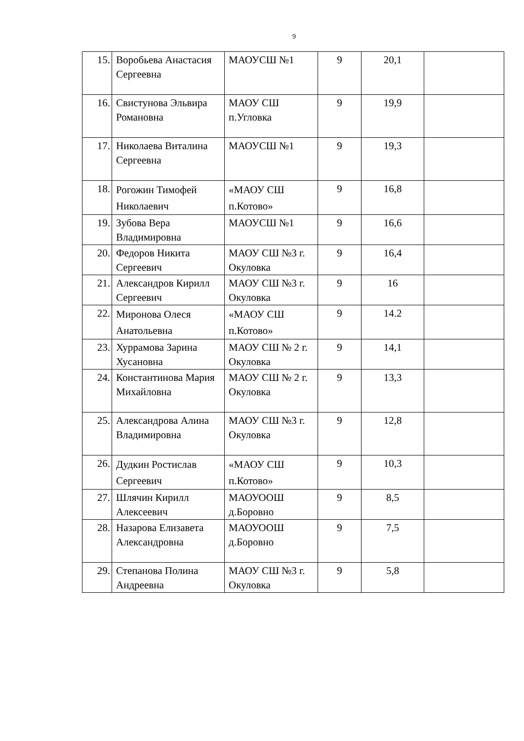9
| 15. | Воробьева Анастасия Сергеевна | МАОУСШ №1 | 9 | 20,1 | |
| 16. | Свистунова Эльвира Романовна | МАОУ СШ п.Угловка | 9 | 19,9 | |
| 17. | Николаева Виталина Сергеевна | МАОУСШ №1 | 9 | 19,3 | |
| 18. | Рогожин Тимофей Николаевич | «МАОУ СШ п.Котово» | 9 | 16,8 | |
| 19. | Зубова Вера Владимировна | МАОУСШ №1 | 9 | 16,6 | |
| 20. | Федоров Никита Сергеевич | МАОУ СШ №3 г. Окуловка | 9 | 16,4 | |
| 21. | Александров Кирилл Сергеевич | МАОУ СШ №3 г. Окуловка | 9 | 16 | |
| 22. | Миронова Олеся Анатольевна | «МАОУ СШ п.Котово» | 9 | 14.2 | |
| 23. | Хуррамова Зарина Хусановна | МАОУ СШ № 2 г. Окуловка | 9 | 14,1 | |
| 24. | Константинова Мария Михайловна | МАОУ СШ № 2 г. Окуловка | 9 | 13,3 | |
| 25. | Александрова Алина Владимировна | МАОУ СШ №3 г. Окуловка | 9 | 12,8 | |
| 26. | Дудкин Ростислав Сергеевич | «МАОУ СШ п.Котово» | 9 | 10,3 | |
| 27. | Шлячин Кирилл Алексеевич | МАОУООШ д.Боровно | 9 | 8,5 | |
| 28. | Назарова Елизавета Александровна | МАОУООШ д.Боровно | 9 | 7,5 | |
| 29. | Степанова Полина Андреевна | МАОУ СШ №3 г. Окуловка | 9 | 5,8 | |